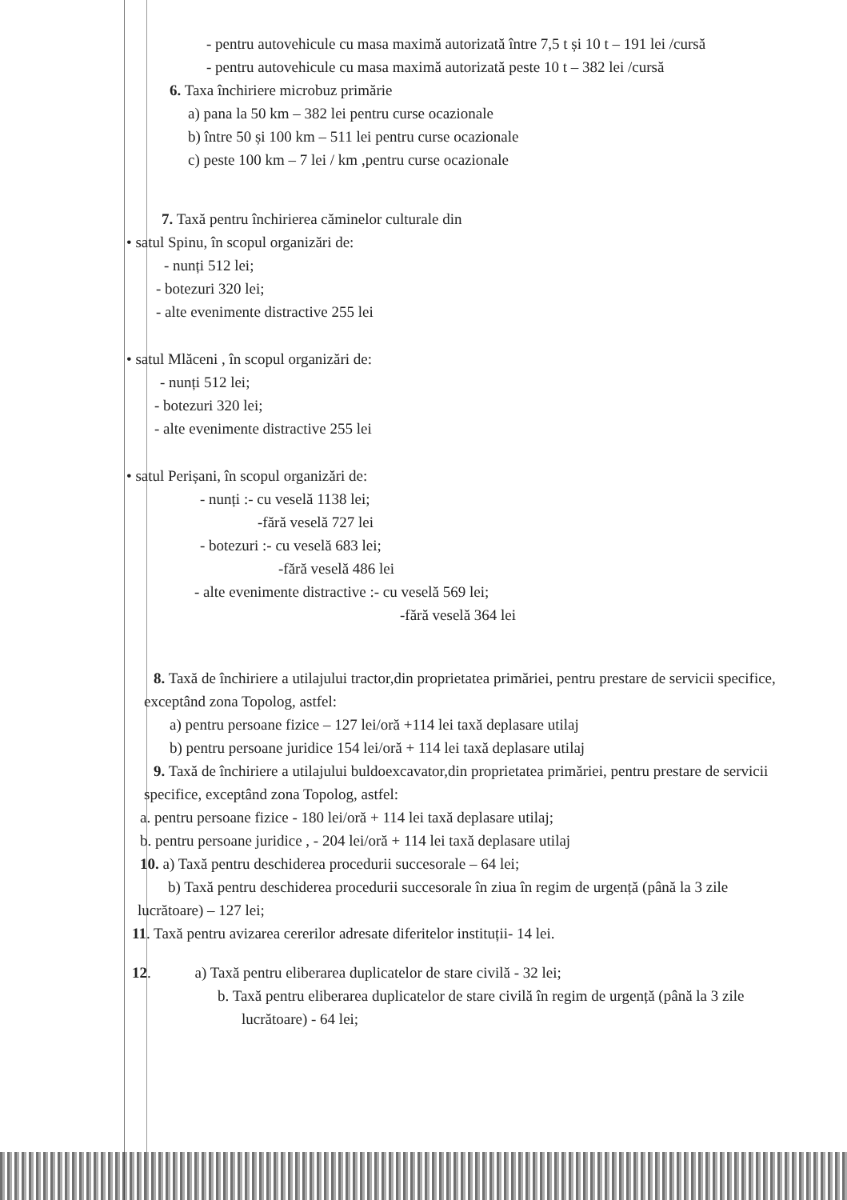- pentru autovehicule cu masa maximă autorizată între 7,5 t și 10 t – 191 lei /cursă
- pentru autovehicule cu masa maximă autorizată peste 10 t – 382 lei /cursă
6. Taxa închiriere microbuz primărie
a) pana la 50 km – 382 lei pentru curse ocazionale
b) între 50 și 100 km – 511 lei pentru curse ocazionale
c) peste 100 km – 7 lei / km ,pentru curse ocazionale
7. Taxă pentru închirierea căminelor culturale din
• satul Spinu, în scopul organizări de:
- nunți 512 lei;
- botezuri 320 lei;
- alte evenimente distractive 255 lei
• satul Mlăceni , în scopul organizări de:
- nunți 512 lei;
- botezuri 320 lei;
- alte evenimente distractive 255 lei
• satul Perișani, în scopul organizări de:
- nunți :- cu veselă 1138 lei;
-fără veselă 727 lei
- botezuri :- cu veselă 683 lei;
-fără veselă 486 lei
- alte evenimente distractive :- cu veselă 569 lei;
-fără veselă 364 lei
8. Taxă de închiriere a utilajului tractor,din proprietatea primăriei, pentru prestare de servicii specifice, exceptând zona Topolog, astfel:
a) pentru persoane fizice – 127 lei/oră +114 lei taxă deplasare utilaj
b) pentru persoane juridice 154 lei/oră + 114 lei taxă deplasare utilaj
9. Taxă de închiriere a utilajului buldoexcavator,din proprietatea primăriei, pentru prestare de servicii specifice, exceptând zona Topolog, astfel:
a. pentru persoane fizice - 180 lei/oră + 114 lei taxă deplasare utilaj;
b. pentru persoane juridice , - 204 lei/oră + 114 lei taxă deplasare utilaj
10. a) Taxă pentru deschiderea procedurii succesorale – 64 lei;
b) Taxă pentru deschiderea procedurii succesorale în ziua în regim de urgență (până la 3 zile lucrătoare) – 127 lei;
11. Taxă pentru avizarea cererilor adresate diferitelor instituții- 14 lei.
12. a) Taxă pentru eliberarea duplicatelor de stare civilă - 32 lei;
b. Taxă pentru eliberarea duplicatelor de stare civilă în regim de urgență (până la 3 zile lucrătoare) - 64 lei;